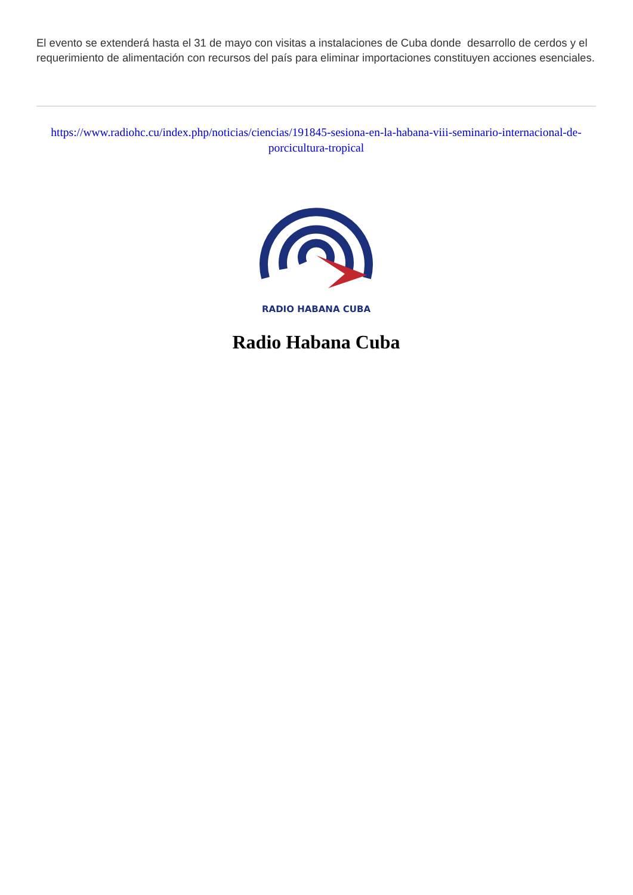El evento se extenderá hasta el 31 de mayo con visitas a instalaciones de Cuba donde desarrollo de cerdos y el requerimiento de alimentación con recursos del país para eliminar importaciones constituyen acciones esenciales.
https://www.radiohc.cu/index.php/noticias/ciencias/191845-sesiona-en-la-habana-viii-seminario-internacional-de-porcicultura-tropical
RADIO HABANA CUBA
Radio Habana Cuba